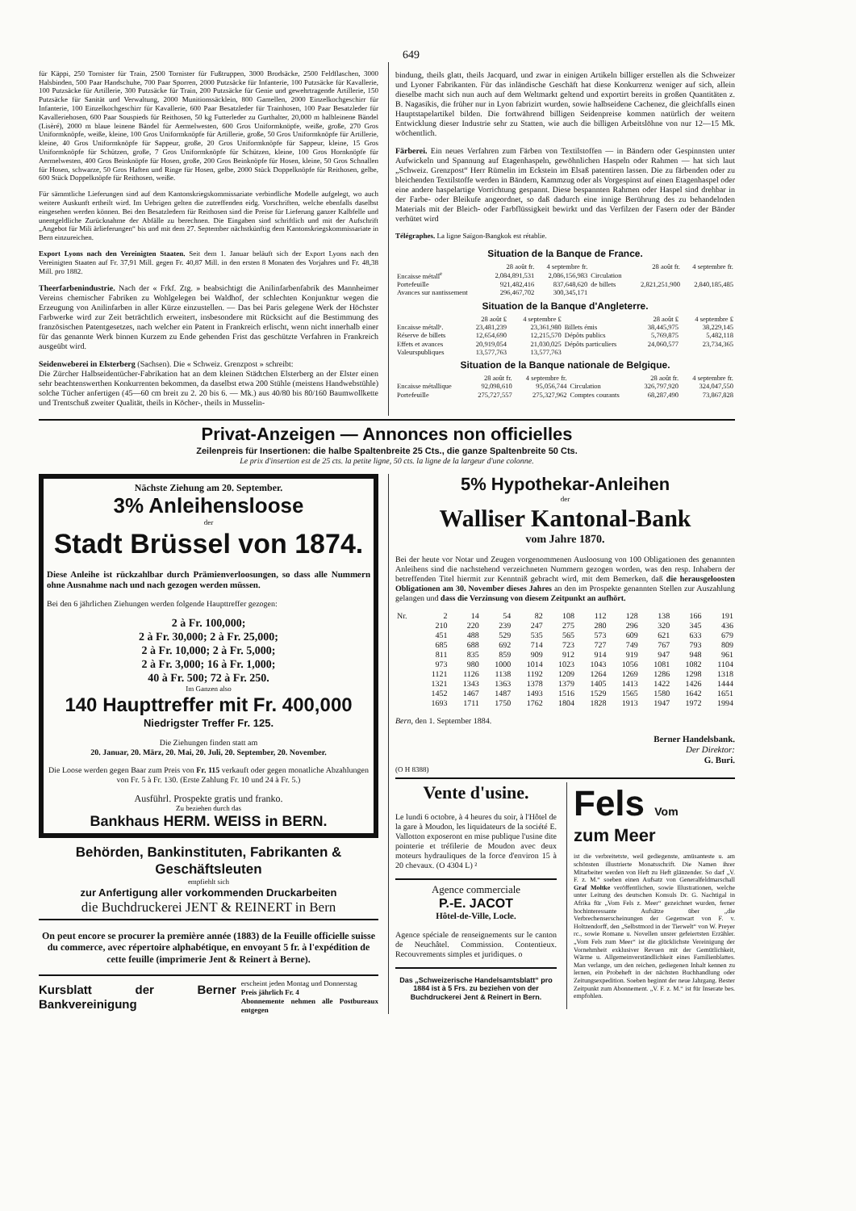649
für Käppi, 250 Tornister für Train, 2500 Tornister für Fußtruppen, 3000 Brodsäcke, 2500 Feldflaschen, 3000 Halsbinden, 500 Paar Handschuhe, 700 Paar Sporren, 2000 Putzsäcke für Infanterie, 100 Putzsäcke für Kavallerie, 100 Putzsäcke für Artillerie, 300 Putzsäcke für Train, 200 Putzsäcke für Genie und gewehrtragende Artillerie, 150 Putzsäcke für Sanität und Verwaltung, 2000 Munitionssäcklein, 800 Gamellen, 2000 Einzelkochgeschirr für Infanterie, 100 Einzelkochgeschirr für Kavallerie, 600 Paar Besatzleder für Trainhosen, 100 Paar Besatzleder für Kavalleriehosen, 600 Paar Souspieds für Reithosen, 50 kg Futterleder zu Gurthalter, 20,000 m halbleinene Bändel (Lisèré), 2000 m blaue leinene Bändel für Aermelwesten, 600 Gros Uniformknöpfe, weiße, große, 270 Gros Uniformknöpfe, weiße, kleine, 100 Gros Uniformknöpfe für Artillerie, große, 50 Gros Uniformknöpfe für Artillerie, kleine, 40 Gros Uniformknöpfe für Sappeur, große, 20 Gros Uniformknöpfe für Sappeur, kleine, 15 Gros Uniformknöpfe für Schützen, große, 7 Gros Uniformknöpfe für Schützen, kleine, 100 Gros Hornknöpfe für Aermelwesten, 400 Gros Beinknöpfe für Hosen, große, 200 Gros Beinknöpfe für Hosen, kleine, 50 Gros Schnallen für Hosen, schwarze, 50 Gros Haften und Ringe für Hosen, gelbe, 2000 Stück Doppelknöpfe für Reithosen, gelbe, 600 Stück Doppelknöpfe für Reithosen, weiße.
Für sämmtliche Lieferungen sind auf dem Kantonskriegskommissariate verbindliche Modelle aufgelegt, wo auch weitere Auskunft ertheilt wird. Im Uebrigen gelten die zutreffenden eidg. Vorschriften, welche ebenfalls daselbst eingesehen werden können. Bei den Besatzledern für Reithosen sind die Preise für Lieferung ganzer Kalbfelle und unentgeldliche Zurücknahme der Abfälle zu berechnen. Die Eingaben sind schriftlich und mit der Aufschrift „Angebot für Mili ärlieferungen“ bis und mit dem 27. September nächstkünftig dem Kantonskriegskommissariate in Bern einzureichen.
Export Lyons nach den Vereinigten Staaten. Seit dem 1. Januar beläuft sich der Export Lyons nach den Vereinigten Staaten auf Fr. 37,91 Mill. gegen Fr. 40,87 Mill. in den ersten 8 Monaten des Vorjahres und Fr. 48,38 Mill. pro 1882.
Theerfarbenindustrie. Nach der « Frkf. Ztg. » beabsichtigt die Anilinfarbenfabrik des Mannheimer Vereins chemischer Fabriken zu Wohlgelegen bei Waldhof, der schlechten Konjunktur wegen die Erzeugung von Anilinfarben in aller Kürze einzustellen. — Das bei Paris gelegene Werk der Höchster Farbwerke wird zur Zeit beträchtlich erweitert, insbesondere mit Rücksicht auf die Bestimmung des französischen Patentgesetzes, nach welcher ein Patent in Frankreich erlischt, wenn nicht innerhalb einer für das genannte Werk binnen Kurzem zu Ende gehenden Frist das geschützte Verfahren in Frankreich ausgeübt wird.
Seidenweberei in Elsterberg (Sachsen). Die « Schweiz. Grenzpost » schreibt:
Die Zürcher Halbseidentücher-Fabrikation hat an dem kleinen Städtchen Elsterberg an der Elster einen sehr beachtenswerthen Konkurrenten bekommen, da daselbst etwa 200 Stühle (meistens Handwebstühle) solche Tücher anfertigen (45—60 cm breit zu 2. 20 bis 6. — Mk.) aus 40/80 bis 80/160 Baumwollkette und Trentschuß zweiter Qualität, theils in Köcher-, theils in Musselin-
bindung, theils glatt, theils Jacquard, und zwar in einigen Artikeln billiger erstellen als die Schweizer und Lyoner Fabrikanten. Für das inländische Geschäft hat diese Konkurrenz weniger auf sich, allein dieselbe macht sich nun auch auf dem Weltmarkt geltend und exportirt bereits in großen Quantitäten z. B. Nagasikis, die früher nur in Lyon fabrizirt wurden, sowie halbseidene Cachenez, die gleichfalls einen Hauptstapelartikel bilden. Die fortwährend billigen Seidenpreise kommen natürlich der weitern Entwicklung dieser Industrie sehr zu Statten, wie auch die billigen Arbeitslöhne von nur 12—15 Mk. wöchentlich.
Färberei. Ein neues Verfahren zum Färben von Textilstoffen — in Bändern oder Gespinnsten unter Aufwickeln und Spannung auf Etagenhaspeln, gewöhnlichen Haspeln oder Rahmen — hat sich laut „Schweiz. Grenzpost“ Herr Rümelin im Eckstein im Elsaß patentiren lassen. Die zu färbenden oder zu bleichenden Textilstoffe werden in Bändern, Kammzug oder als Vorgespinst auf einen Etagenhaspel oder eine andere haspelartige Vorrichtung gespannt. Diese bespannten Rahmen oder Haspel sind drehbar in der Farbe- oder Bleikufe angeordnet, so daß dadurch eine innige Berührung des zu behandelnden Materials mit der Bleich- oder Farbflüssigkeit bewirkt und das Verfilzen der Fasern oder der Bänder verhütet wird
Télégraphes. La ligne Saïgon-Bangkok est rétablie.
Situation de la Banque de France.
| | 28 août fr. | 4 septembre fr. | | 28 août fr. | 4 septembre fr. |
| --- | --- | --- | --- | --- | --- |
| Encaisse métall<sup>e</sup> | 2,084,891,531 | 2,086,156,983 | Circulation | | |
| Portefeuille | 921,482,416 | 837,648,620 | de billets | 2,821,251,900 | 2,840,185,485 |
| Avances sur nantissement | 296,467,702 | 300,345,171 | | | |
Situation de la Banque d'Angleterre.
| | 28 août £ | 4 septembre £ | | 28 août £ | 4 septembre £ |
| --- | --- | --- | --- | --- | --- |
| Encaisse métallᵉ. | 23,481,239 | 23,361,980 | Billets émis | 38,445,975 | 38,229,145 |
| Réserve de billets | 12,654,690 | 12,215,570 | Dépôts publics | 5,769,875 | 5,482,118 |
| Effets et avances | 20,919,054 | 21,030,025 | Dépôts particuliers | 24,060,577 | 23,734,365 |
| Valeurspubliques | 13,577,763 | 13,577,763 | | | |
Situation de la Banque nationale de Belgique.
| | 28 août fr. | 4 septembre fr. | | 28 août fr. | 4 septembre fr. |
| --- | --- | --- | --- | --- | --- |
| Encaisse métallique | 92,098,610 | 95,056,744 | Circulation | 326,797,920 | 324,047,550 |
| Portefeuille | 275,727,557 | 275,327,962 | Comptes courants | 68,287,490 | 73,867,828 |
Privat-Anzeigen — Annonces non officielles
Zeilenpreis für Insertionen: die halbe Spaltenbreite 25 Cts., die ganze Spaltenbreite 50 Cts.
Le prix d'insertion est de 25 cts. la petite ligne, 50 cts. la ligne de la largeur d'une colonne.
Nächste Ziehung am 20. September.
3% Anleihensloose
der
Stadt Brüssel von 1874.
Diese Anleihe ist rückzahlbar durch Prämienverloosungen, so dass alle Nummern ohne Ausnahme nach und nach gezogen werden müssen.
Bei den 6 jährlichen Ziehungen werden folgende Haupttreffer gezogen:
2 à Fr. 100,000;
2 à Fr. 30,000; 2 à Fr. 25,000;
2 à Fr. 10,000; 2 à Fr. 5,000;
2 à Fr. 3,000; 16 à Fr. 1,000;
40 à Fr. 500; 72 à Fr. 250.
Im Ganzen also
140 Haupttreffer mit Fr. 400,000
Niedrigster Treffer Fr. 125.
Die Ziehungen finden statt am
20. Januar, 20. März, 20. Mai, 20. Juli, 20. September, 20. November.
Die Loose werden gegen Baar zum Preis von Fr. 115 verkauft oder gegen monatliche Abzahlungen von Fr. 5 à Fr. 130. (Erste Zahlung Fr. 10 und 24 à Fr. 5.)
Ausführl. Prospekte gratis und franko.
Zu beziehen durch das
Bankhaus HERM. WEISS in BERN.
Behörden, Bankinstituten, Fabrikanten & Geschäftsleuten
empfiehlt sich
zur Anfertigung aller vorkommenden Druckarbeiten
die Buchdruckerei JENT & REINERT in Bern
On peut encore se procurer la première année (1883) de la Feuille officielle suisse du commerce, avec répertoire alphabétique, en envoyant 5 fr. à l'expédition de cette feuille (imprimerie Jent & Reinert à Berne).
Kursblatt der Berner Bankvereinigung erscheint jeden Montag und Donnerstag
Preis jährlich Fr. 4
Abonnemente nehmen alle Postbureaux entgegen
5% Hypothekar-Anleihen
der
Walliser Kantonal-Bank
vom Jahre 1870.
Bei der heute vor Notar und Zeugen vorgenommenen Ausloosung von 100 Obligationen des genannten Anleihens sind die nachstehend verzeichneten Nummern gezogen worden, was den resp. Inhabern der betreffenden Titel hiermit zur Kenntniß gebracht wird, mit dem Bemerken, daß die herausgeloosten Obligationen am 30. November dieses Jahres an den im Prospekte genannten Stellen zur Auszahlung gelangen und dass die Verzinsung von diesem Zeitpunkt an aufhört.
| Nr. | 2 | 14 | 54 | 82 | 108 | 112 | 128 | 138 | 166 | 191 |
| | 210 | 220 | 239 | 247 | 275 | 280 | 296 | 320 | 345 | 436 |
| | 451 | 488 | 529 | 535 | 565 | 573 | 609 | 621 | 633 | 679 |
| | 685 | 688 | 692 | 714 | 723 | 727 | 749 | 767 | 793 | 809 |
| | 811 | 835 | 859 | 909 | 912 | 914 | 919 | 947 | 948 | 961 |
| | 973 | 980 | 1000 | 1014 | 1023 | 1043 | 1056 | 1081 | 1082 | 1104 |
| | 1121 | 1126 | 1138 | 1192 | 1209 | 1264 | 1269 | 1286 | 1298 | 1318 |
| | 1321 | 1343 | 1363 | 1378 | 1379 | 1405 | 1413 | 1422 | 1426 | 1444 |
| | 1452 | 1467 | 1487 | 1493 | 1516 | 1529 | 1565 | 1580 | 1642 | 1651 |
| | 1693 | 1711 | 1750 | 1762 | 1804 | 1828 | 1913 | 1947 | 1972 | 1994 |
Bern, den 1. September 1884.
Berner Handelsbank.
Der Direktor:
G. Buri.
(O H 8388)
Vente d'usine.
Le lundi 6 octobre, à 4 heures du soir, à l'Hôtel de la gare à Moudon, les liquidateurs de la société E. Vallotton exposeront en mise publique l'usine dite pointerie et tréfilerie de Moudon avec deux moteurs hydrauliques de la force d'environ 15 à 20 chevaux. (O 4304 L) ²
Agence commerciale
P.-E. JACOT
Hôtel-de-Ville, Locle.
Agence spéciale de renseignements sur le canton de Neuchâtel. Commission. Contentieux. Recouvrements simples et juridiques. o
Das „Schweizerische Handelsamtsblatt“ pro 1884 ist à 5 Frs. zu beziehen von der Buchdruckerei Jent & Reinert in Bern.
Fels Vom
zum Meer
ist die verbreitetste, weil gediegenste, amüsanteste u. am schönsten illustrierte Monatsschrift. Die Namen ihrer Mitarbeiter werden von Heft zu Heft glänzender. So darf „V. F. z. M.“ soeben einen Aufsatz von Generalfeldmarschall Graf Moltke veröffentlichen, sowie Illustrationen, welche unter Leitung des deutschen Konsuls Dr. G. Nachtigal in Afrika für „Vom Fels z. Meer“ gezeichnet wurden, ferner hochinteressante Aufsätze über „die Verbrechenserscheinungen der Gegenwart von F. v. Holtzendorff, den „Selbstmord in der Tierwelt“ von W. Preyer rc., sowie Romane u. Novellen unsrer gefeiertsten Erzähler. „Vom Fels zum Meer“ ist die glücklichste Vereinigung der Vornehmheit exklusiver Revuen mit der Gemütlichkeit, Wärme u. Allgemeinverständlichkeit eines Familienblattes. Man verlange, um den reichen, gediegenen Inhalt kennen zu lernen, ein Probeheft in der nächsten Buchhandlung oder Zeitungsexpedition. Soeben beginnt der neue Jahrgang. Bester Zeitpunkt zum Abonnement. „V. F. z. M.“ ist für Inserate bes. empfohlen.